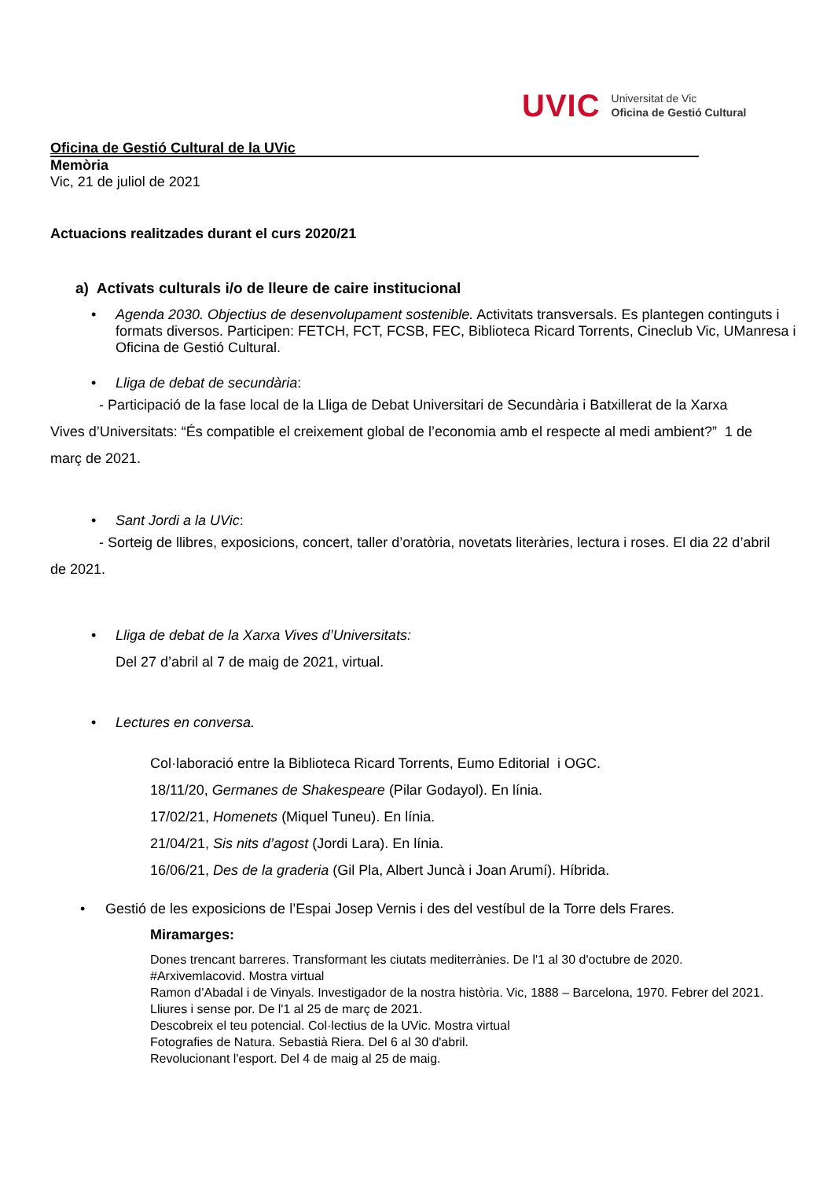UVIC Universitat de Vic
Oficina de Gestió Cultural
Oficina de Gestió Cultural de la UVic
Memòria
Vic, 21 de juliol de 2021
Actuacions realitzades durant el curs 2020/21
a) Activats culturals i/o de lleure de caire institucional
• Agenda 2030. Objectius de desenvolupament sostenible. Activitats transversals. Es plantegen continguts i formats diversos. Participen: FETCH, FCT, FCSB, FEC, Biblioteca Ricard Torrents, Cineclub Vic, UManresa i Oficina de Gestió Cultural.
• Lliga de debat de secundària:
- Participació de la fase local de la Lliga de Debat Universitari de Secundària i Batxillerat de la Xarxa Vives d’Universitats: “És compatible el creixement global de l’economia amb el respecte al medi ambient?” 1 de març de 2021.
• Sant Jordi a la UVic:
- Sorteig de llibres, exposicions, concert, taller d’oratòria, novetats literàries, lectura i roses. El dia 22 d’abril de 2021.
• Lliga de debat de la Xarxa Vives d’Universitats:
Del 27 d’abril al 7 de maig de 2021, virtual.
• Lectures en conversa.
Col·laboració entre la Biblioteca Ricard Torrents, Eumo Editorial i OGC.
18/11/20, Germanes de Shakespeare (Pilar Godayol). En línia.
17/02/21, Homenets (Miquel Tuneu). En línia.
21/04/21, Sis nits d’agost (Jordi Lara). En línia.
16/06/21, Des de la graderia (Gil Pla, Albert Juncà i Joan Arumí). Híbrida.
• Gestió de les exposicions de l’Espai Josep Vernis i des del vestíbul de la Torre dels Frares.
Miramarges:
Dones trencant barreres. Transformant les ciutats mediterrànies. De l'1 al 30 d'octubre de 2020.
#Arxivemlacovid. Mostra virtual
Ramon d’Abadal i de Vinyals. Investigador de la nostra història. Vic, 1888 – Barcelona, 1970. Febrer del 2021.
Lliures i sense por. De l'1 al 25 de març de 2021.
Descobreix el teu potencial. Col·lectius de la UVic. Mostra virtual
Fotografies de Natura. Sebastià Riera. Del 6 al 30 d'abril.
Revolucionant l'esport. Del 4 de maig al 25 de maig.